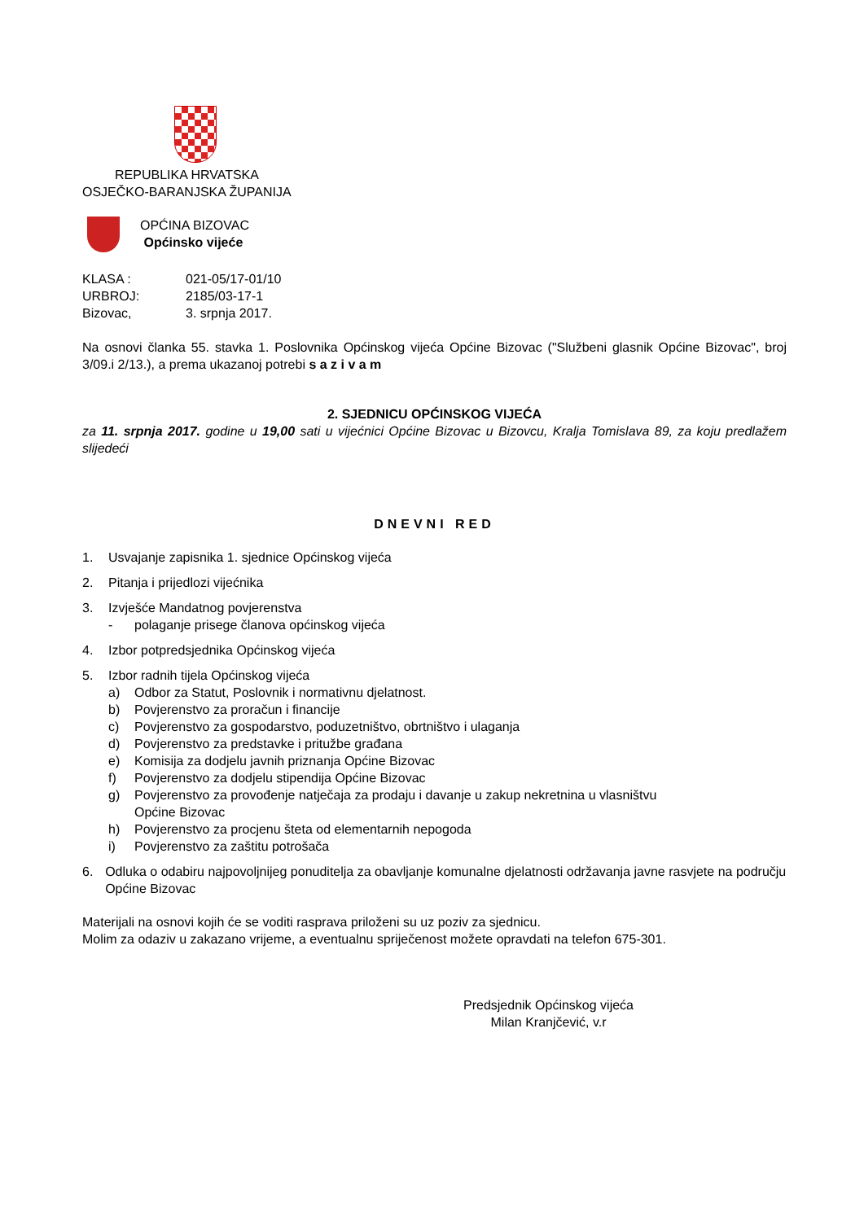REPUBLIKA HRVATSKA
OSJEČKO-BARANJSKA ŽUPANIJA
OPĆINA BIZOVAC
Općinsko vijeće
KLASA : 021-05/17-01/10
URBROJ: 2185/03-17-1
Bizovac, 3. srpnja 2017.
Na osnovi članka 55. stavka 1. Poslovnika Općinskog vijeća Općine Bizovac ("Službeni glasnik Općine Bizovac", broj 3/09.i 2/13.), a prema ukazanoj potrebi s a z i v a m
2. SJEDNICU OPĆINSKOG VIJEĆA
za 11. srpnja 2017. godine u 19,00 sati u vijećnici Općine Bizovac u Bizovcu, Kralja Tomislava 89, za koju predlažem slijedeći
DNEVNI RED
1. Usvajanje zapisnika 1. sjednice Općinskog vijeća
2. Pitanja i prijedlozi vijećnika
3. Izvješće Mandatnog povjerenstva
- polaganje prisege članova općinskog vijeća
4. Izbor potpredsjednika Općinskog vijeća
5. Izbor radnih tijela Općinskog vijeća
a) Odbor za Statut, Poslovnik i normativnu djelatnost.
b) Povjerenstvo za proračun i financije
c) Povjerenstvo za gospodarstvo, poduzetništvo, obrtništvo i ulaganja
d) Povjerenstvo za predstavke i pritužbe građana
e) Komisija za dodjelu javnih priznanja Općine Bizovac
f) Povjerenstvo za dodjelu stipendija Općine Bizovac
g) Povjerenstvo za provođenje natječaja za prodaju i davanje u zakup nekretnina u vlasništvu
Općine Bizovac
h) Povjerenstvo za procjenu šteta od elementarnih nepogoda
i) Povjerenstvo za zaštitu potrošača
6. Odluka o odabiru najpovoljnijeg ponuditelja za obavljanje komunalne djelatnosti održavanja javne rasvjete na području Općine Bizovac
Materijali na osnovi kojih će se voditi rasprava priloženi su uz poziv za sjednicu.
Molim za odaziv u zakazano vrijeme, a eventualnu spriječenost možete opravdati na telefon 675-301.
Predsjednik Općinskog vijeća
Milan Kranjčević, v.r